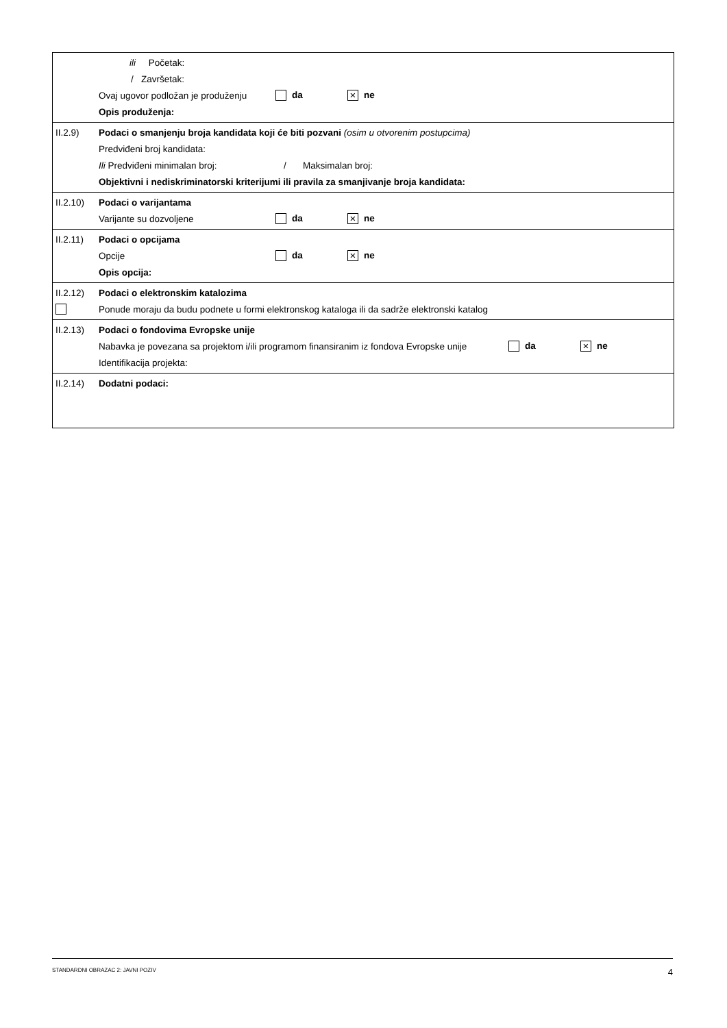ili Početak:
/ Završetak:
Ovaj ugovor podložan je produženju da × ne
Opis produženja:
II.2.9) Podaci o smanjenju broja kandidata koji će biti pozvani (osim u otvorenim postupcima)
Predviđeni broj kandidata:
Ili Predviđeni minimalan broj: / Maksimalan broj:
Objektivni i nediskriminatorski kriterijumi ili pravila za smanjivanje broja kandidata:
II.2.10) Podaci o varijantama
Varijante su dozvoljene da × ne
II.2.11) Podaci o opcijama
Opcije da × ne
Opis opcija:
II.2.12) Podaci o elektronskim katalozima
Ponude moraju da budu podnete u formi elektronskog kataloga ili da sadrže elektronski katalog
II.2.13) Podaci o fondovima Evropske unije
Nabavka je povezana sa projektom i/ili programom finansiranim iz fondova Evropske unije da × ne
Identifikacija projekta:
II.2.14) Dodatni podaci:
STANDARDNI OBRAZAC 2: JAVNI POZIV 4